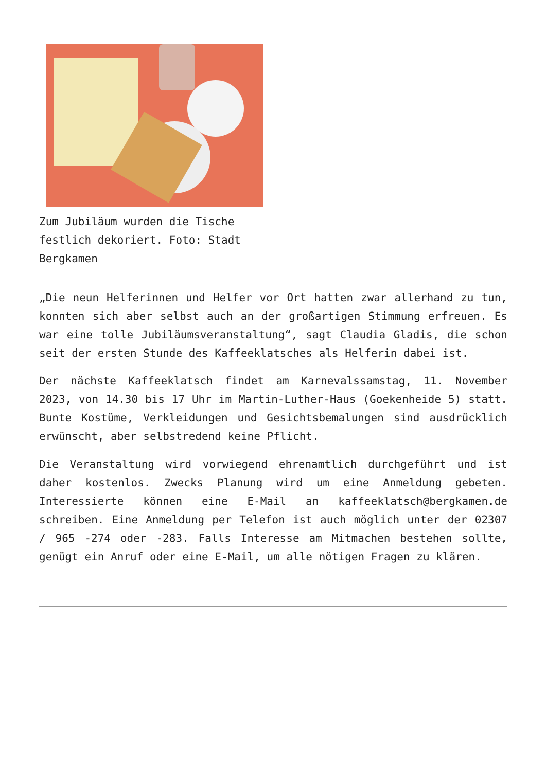Zum Jubiläum wurden die Tische festlich dekoriert. Foto: Stadt Bergkamen
„Die neun Helferinnen und Helfer vor Ort hatten zwar allerhand zu tun, konnten sich aber selbst auch an der großartigen Stimmung erfreuen. Es war eine tolle Jubiläumsveranstaltung“, sagt Claudia Gladis, die schon seit der ersten Stunde des Kaffeeklatsches als Helferin dabei ist.
Der nächste Kaffeeklatsch findet am Karnevalssamstag, 11. November 2023, von 14.30 bis 17 Uhr im Martin-Luther-Haus (Goekenheide 5) statt. Bunte Kostüme, Verkleidungen und Gesichtsbemalungen sind ausdrücklich erwünscht, aber selbstredend keine Pflicht.
Die Veranstaltung wird vorwiegend ehrenamtlich durchgeführt und ist daher kostenlos. Zwecks Planung wird um eine Anmeldung gebeten. Interessierte können eine E-Mail an kaffeeklatsch@bergkamen.de schreiben. Eine Anmeldung per Telefon ist auch möglich unter der 02307 / 965 -274 oder -283. Falls Interesse am Mitmachen bestehen sollte, genügt ein Anruf oder eine E-Mail, um alle nötigen Fragen zu klären.